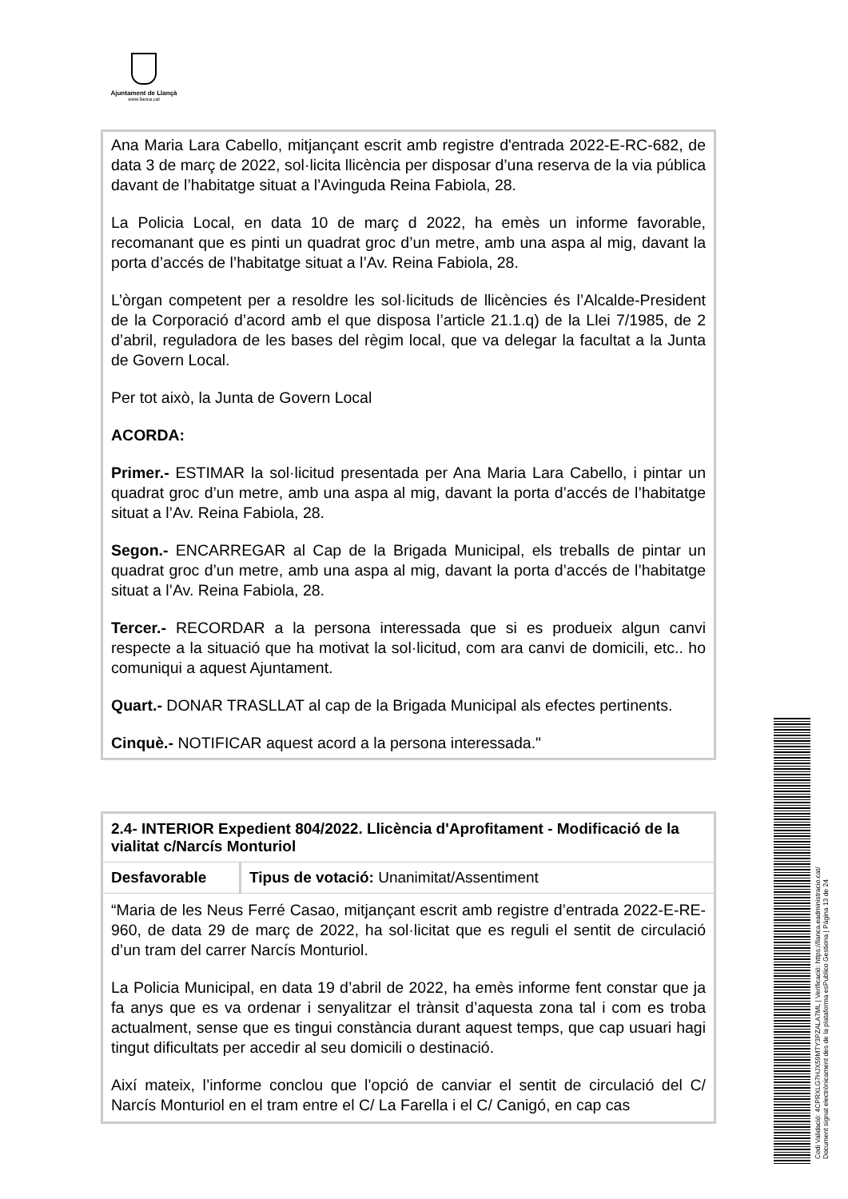Ajuntament de Llançà
www.llanca.cat
Ana Maria Lara Cabello, mitjançant escrit amb registre d'entrada 2022-E-RC-682, de data 3 de març de 2022, sol·licita llicència per disposar d’una reserva de la via pública davant de l’habitatge situat a l’Avinguda Reina Fabiola, 28.
La Policia Local, en data 10 de març d 2022, ha emès un informe favorable, recomanant que es pinti un quadrat groc d’un metre, amb una aspa al mig, davant la porta d’accés de l’habitatge situat a l’Av. Reina Fabiola, 28.
L’òrgan competent per a resoldre les sol·licituds de llicències és l’Alcalde-President de la Corporació d’acord amb el que disposa l’article 21.1.q) de la Llei 7/1985, de 2 d’abril, reguladora de les bases del règim local, que va delegar la facultat a la Junta de Govern Local.
Per tot això, la Junta de Govern Local
ACORDA:
Primer.- ESTIMAR la sol·licitud presentada per Ana Maria Lara Cabello, i pintar un quadrat groc d’un metre, amb una aspa al mig, davant la porta d’accés de l’habitatge situat a l’Av. Reina Fabiola, 28.
Segon.- ENCARREGAR al Cap de la Brigada Municipal, els treballs de pintar un quadrat groc d’un metre, amb una aspa al mig, davant la porta d’accés de l’habitatge situat a l’Av. Reina Fabiola, 28.
Tercer.- RECORDAR a la persona interessada que si es produeix algun canvi respecte a la situació que ha motivat la sol·licitud, com ara canvi de domicili, etc.. ho comuniqui a aquest Ajuntament.
Quart.- DONAR TRASLLAT al cap de la Brigada Municipal als efectes pertinents.
Cinquè.- NOTIFICAR aquest acord a la persona interessada."
| 2.4- INTERIOR Expedient 804/2022. Llicència d'Aprofitament - Modificació de la vialitat c/Narcís Monturiol | |
| Desfavorable | Tipus de votació: Unanimitat/Assentiment |
| “Maria de les Neus Ferré Casao, mitjançant escrit amb registre d’entrada 2022-E-RE-960, de data 29 de març de 2022, ha sol·licitat que es reguli el sentit de circulació d’un tram del carrer Narcís Monturiol. La Policia Municipal, en data 19 d’abril de 2022, ha emès informe fent constar que ja fa anys que es va ordenar i senyalitzar el trànsit d’aquesta zona tal i com es troba actualment, sense que es tingui constància durant aquest temps, que cap usuari hagi tingut dificultats per accedir al seu domicili o destinació. Així mateix, l’informe conclou que l’opció de canviar el sentit de circulació del C/ Narcís Monturiol en el tram entre el C/ La Farella i el C/ Canigó, en cap cas | |
Codi Validació: 4CPRXLG7HJX59MTY3PZALA7ML | Verificació: https://llanca.eadministracio.cat/
Document signat electrònicament des de la plataforma esPublico Gestiona | Pàgina 13 de 24